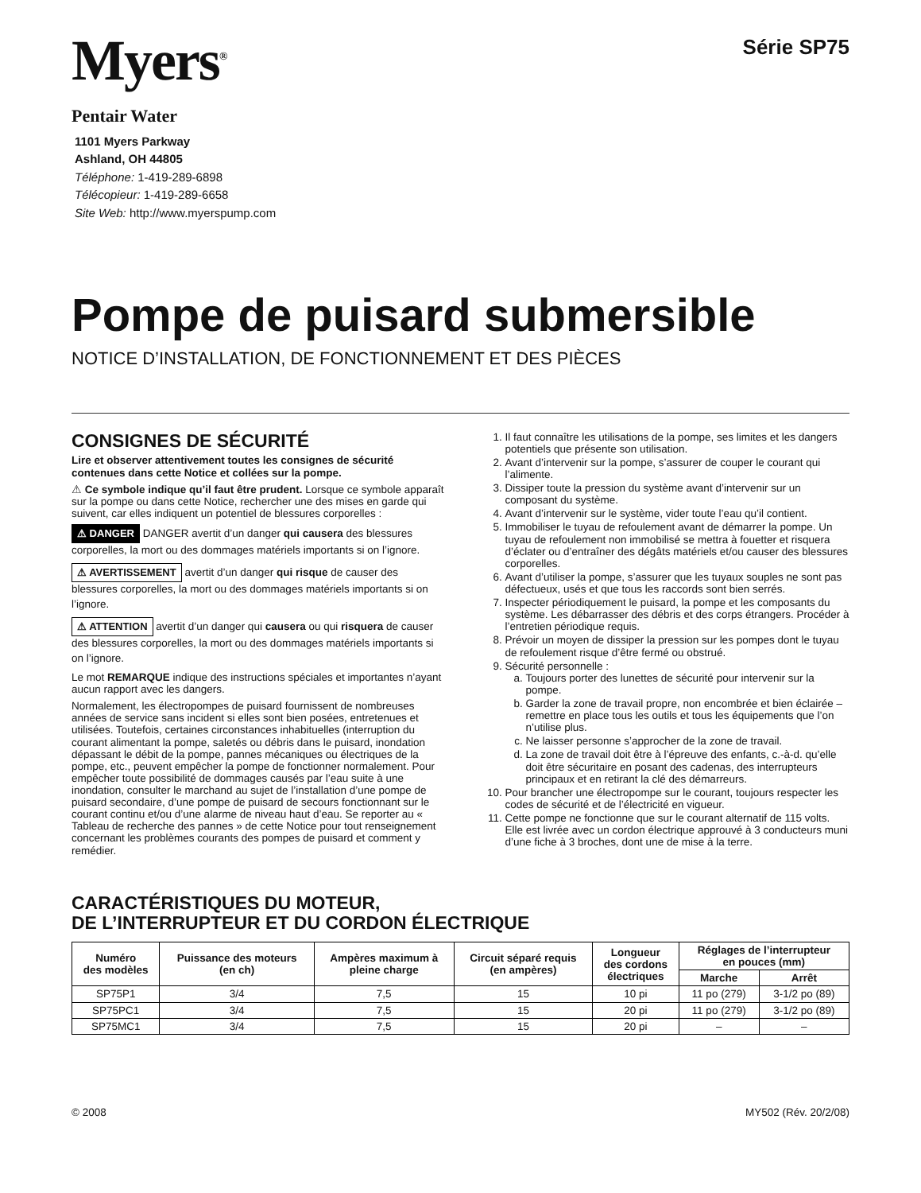Myers<sup>®</sup>
Pentair Water
1101 Myers Parkway
Ashland, OH 44805
Téléphone: 1-419-289-6898
Télécopieur: 1-419-289-6658
Site Web: http://www.myerspump.com
Série SP75
Pompe de puisard submersible
NOTICE D’INSTALLATION, DE FONCTIONNEMENT ET DES PIÈCES
CONSIGNES DE SÉCURITÉ
Lire et observer attentivement toutes les consignes de sécurité contenues dans cette Notice et collées sur la pompe.
⚠ Ce symbole indique qu’il faut être prudent. Lorsque ce symbole apparaît sur la pompe ou dans cette Notice, rechercher une des mises en garde qui suivent, car elles indiquent un potentiel de blessures corporelles :
⚠ DANGER DANGER avertit d’un danger qui causera des blessures corporelles, la mort ou des dommages matériels importants si on l’ignore.
⚠ AVERTISSEMENT avertit d’un danger qui risque de causer des blessures corporelles, la mort ou des dommages matériels importants si on l’ignore.
⚠ ATTENTION avertit d’un danger qui causera ou qui risquera de causer des blessures corporelles, la mort ou des dommages matériels importants si on l’ignore.
Le mot REMARQUE indique des instructions spéciales et importantes n’ayant aucun rapport avec les dangers.
Normalement, les électropompes de puisard fournissent de nombreuses années de service sans incident si elles sont bien posées, entretenues et utilisées. Toutefois, certaines circonstances inhabituelles (interruption du courant alimentant la pompe, saletés ou débris dans le puisard, inondation dépassant le débit de la pompe, pannes mécaniques ou électriques de la pompe, etc., peuvent empêcher la pompe de fonctionner normalement. Pour empêcher toute possibilité de dommages causés par l’eau suite à une inondation, consulter le marchand au sujet de l’installation d’une pompe de puisard secondaire, d’une pompe de puisard de secours fonctionnant sur le courant continu et/ou d’une alarme de niveau haut d’eau. Se reporter au « Tableau de recherche des pannes » de cette Notice pour tout renseignement concernant les problèmes courants des pompes de puisard et comment y remédier.
1. Il faut connaître les utilisations de la pompe, ses limites et les dangers potentiels que présente son utilisation.
2. Avant d’intervenir sur la pompe, s’assurer de couper le courant qui l’alimente.
3. Dissiper toute la pression du système avant d’intervenir sur un composant du système.
4. Avant d’intervenir sur le système, vider toute l’eau qu’il contient.
5. Immobiliser le tuyau de refoulement avant de démarrer la pompe. Un tuyau de refoulement non immobilisé se mettra à fouetter et risquera d’éclater ou d’entraîner des dégâts matériels et/ou causer des blessures corporelles.
6. Avant d’utiliser la pompe, s’assurer que les tuyaux souples ne sont pas défectueux, usés et que tous les raccords sont bien serrés.
7. Inspecter périodiquement le puisard, la pompe et les composants du système. Les débarrasser des débris et des corps étrangers. Procéder à l’entretien périodique requis.
8. Prévoir un moyen de dissiper la pression sur les pompes dont le tuyau de refoulement risque d’être fermé ou obstrué.
9. Sécurité personnelle :
a. Toujours porter des lunettes de sécurité pour intervenir sur la pompe.
b. Garder la zone de travail propre, non encombrée et bien éclairée – remettre en place tous les outils et tous les équipements que l’on n’utilise plus.
c. Ne laisser personne s’approcher de la zone de travail.
d. La zone de travail doit être à l’épreuve des enfants, c.-à-d. qu’elle doit être sécuritaire en posant des cadenas, des interrupteurs principaux et en retirant la clé des démarreurs.
10. Pour brancher une électropompe sur le courant, toujours respecter les codes de sécurité et de l’électricité en vigueur.
11. Cette pompe ne fonctionne que sur le courant alternatif de 115 volts. Elle est livrée avec un cordon électrique approuvé à 3 conducteurs muni d’une fiche à 3 broches, dont une de mise à la terre.
CARACTÉRISTIQUES DU MOTEUR,
DE L’INTERRUPTEUR ET DU CORDON ÉLECTRIQUE
| Numéro des modèles | Puissance des moteurs (en ch) | Ampères maximum à pleine charge | Circuit séparé requis (en ampères) | Longueur des cordons électriques | Réglages de l’interrupteur en pouces (mm) | |
| --- | --- | --- | --- | --- | --- | --- |
| | | | | | Marche | Arrêt |
| SP75P1 | 3/4 | 7,5 | 15 | 10 pi | 11 po (279) | 3-1/2 po (89) |
| SP75PC1 | 3/4 | 7,5 | 15 | 20 pi | 11 po (279) | 3-1/2 po (89) |
| SP75MC1 | 3/4 | 7,5 | 15 | 20 pi | – | – |
© 2008 MY502 (Rév. 20/2/08)